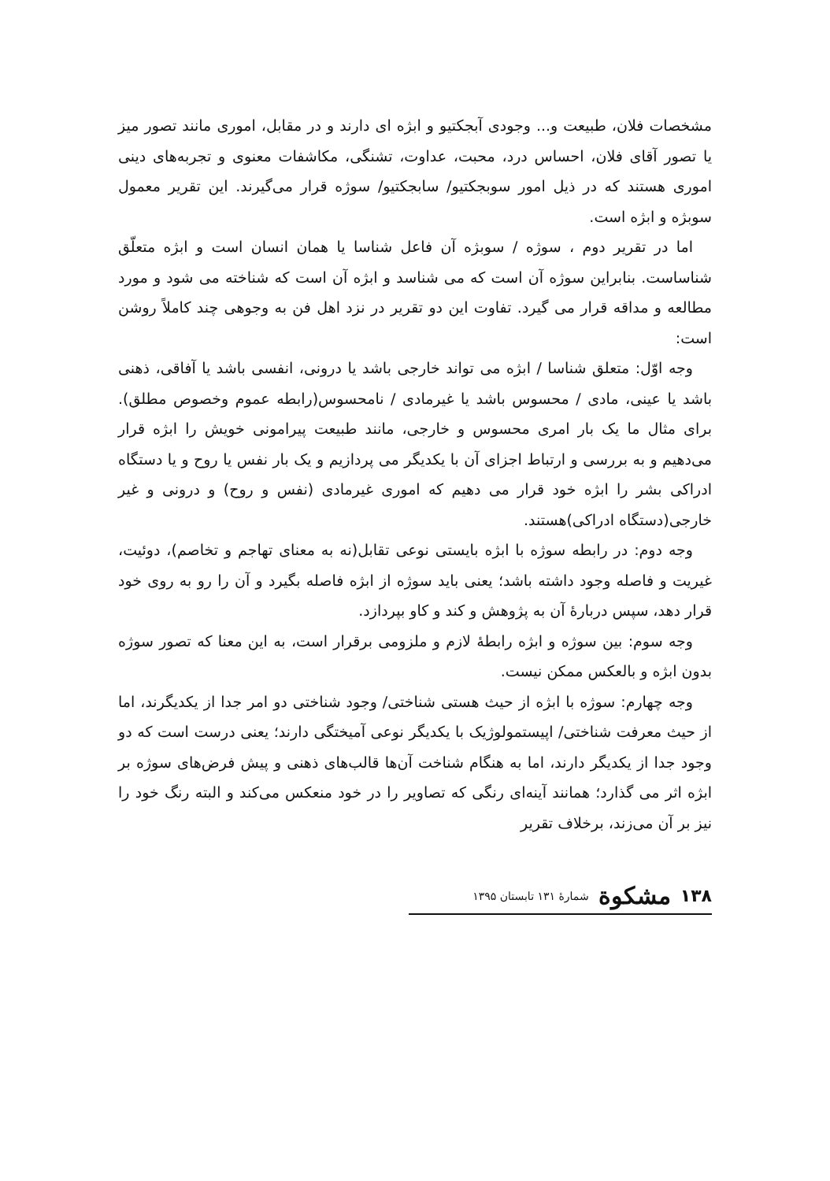مشخصات فلان، طبیعت و... وجودی آبجکتیو و ابژه ای دارند و در مقابل، اموری مانند تصور میز یا تصور آقای فلان، احساس درد، محبت، عداوت، تشنگی، مکاشفات معنوی و تجربه‌های دینی اموری هستند که در ذیل امور سوبجکتیو/ سابجکتیو/ سوژه قرار می‌گیرند. این تقریر معمول سوبژه و ابژه است.
اما در تقریر دوم ، سوژه / سوبژه آن فاعل شناسا یا همان انسان است و ابژه متعلّق شناساست. بنابراین سوژه آن است که می شناسد و ابژه آن است که شناخته می شود و مورد مطالعه و مداقه قرار می گیرد. تفاوت این دو تقریر در نزد اهل فن به وجوهی چند کاملاً روشن است:
وجه اوّل: متعلق شناسا / ابژه می تواند خارجی باشد یا درونی، انفسی باشد یا آفاقی، ذهنی باشد یا عینی، مادی / محسوس باشد یا غیرمادی / نامحسوس(رابطه عموم وخصوص مطلق). برای مثال ما یک بار امری محسوس و خارجی، مانند طبیعت پیرامونی خویش را ابژه قرار می‌دهیم و به بررسی و ارتباط اجزای آن با یکدیگر می پردازیم و یک بار نفس یا روح و یا دستگاه ادراکی بشر را ابژه خود قرار می دهیم که اموری غیرمادی (نفس و روح) و درونی و غیر خارجی(دستگاه ادراکی)هستند.
وجه دوم: در رابطه سوژه با ابژه بایستی نوعی تقابل(نه به معنای تهاجم و تخاصم)، دوئیت، غیریت و فاصله وجود داشته باشد؛ یعنی باید سوژه از ابژه فاصله بگیرد و آن را رو به روی خود قرار دهد، سپس دربارهٔ آن به پژوهش و کند و کاو بپردازد.
وجه سوم: بین سوژه و ابژه رابطهٔ لازم و ملزومی برقرار است، به این معنا که تصور سوژه بدون ابژه و بالعکس ممکن نیست.
وجه چهارم: سوژه با ابژه از حیث هستی شناختی/ وجود شناختی دو امر جدا از یکدیگرند، اما از حیث معرفت شناختی/ اپیستمولوژیک با یکدیگر نوعی آمیختگی دارند؛ یعنی درست است که دو وجود جدا از یکدیگر دارند، اما به هنگام شناخت آن‌ها قالب‌های ذهنی و پیش فرض‌های سوژه بر ابژه اثر می گذارد؛ همانند آینه‌ای رنگی که تصاویر را در خود منعکس می‌کند و البته رنگ خود را نیز بر آن می‌زند، برخلاف تقریر
۱۳۸ مشکوة شمارهٔ ۱۳۱ تابستان ۱۳۹۵